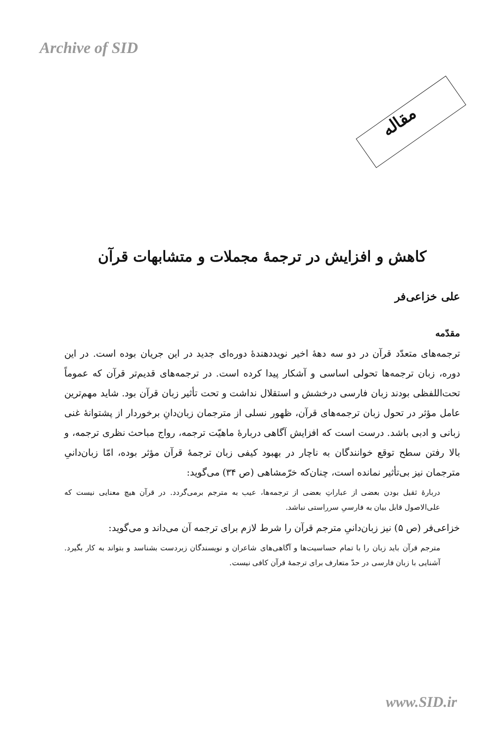Archive of SID
مقاله
کاهش و افزایش در ترجمهٔ مجملات و متشابهات قرآن
علی خزاعی‌فر
مقدّمه
ترجمه‌های متعدّد قرآن در دو سه دههٔ اخیر نویددهندهٔ دوره‌ای جدید در این جریان بوده است. در این دوره، زبان ترجمه‌ها تحولی اساسی و آشکار پیدا کرده است. در ترجمه‌های قدیم‌تر قرآن که عموماً تحت‌اللفظی بودند زبان فارسی درخشش و استقلال نداشت و تحت تأثیر زبان قرآن بود. شاید مهم‌ترین عامل مؤثر در تحول زبان ترجمه‌های قرآن، ظهور نسلی از مترجمان زبان‌دانِ برخوردار از پشتوانهٔ غنی زبانی و ادبی باشد. درست است که افزایش آگاهی دربارهٔ ماهیّت ترجمه، رواج مباحث نظری ترجمه، و بالا رفتن سطح توقع خوانندگان به ناچار در بهبود کیفی زبان ترجمهٔ قرآن مؤثر بوده، امّا زبان‌دانیِ مترجمان نیز بی‌تأثیر نمانده است، چنان‌که خرّمشاهی (ص ۳۴) می‌گوید:
دربارهٔ ثقیل بودن بعضی از عباراتِ بعضی از ترجمه‌ها، عیب به مترجم برمی‌گردد. در قرآن هیچ معنایی نیست که علی‌الاصول قابل بیان به فارسیِ سرراستی نباشد.
خزاعی‌فر (ص ۵) نیز زبان‌دانیِ مترجم قرآن را شرط لازم برای ترجمه آن می‌داند و می‌گوید:
مترجم قرآن باید زبان را با تمام حساسیت‌ها و آگاهی‌های شاعران و نویسندگان زبردست بشناسد و بتواند به کار بگیرد. آشنایی با زبان فارسی در حدّ متعارف برای ترجمهٔ قرآن کافی نیست.
www.SID.ir